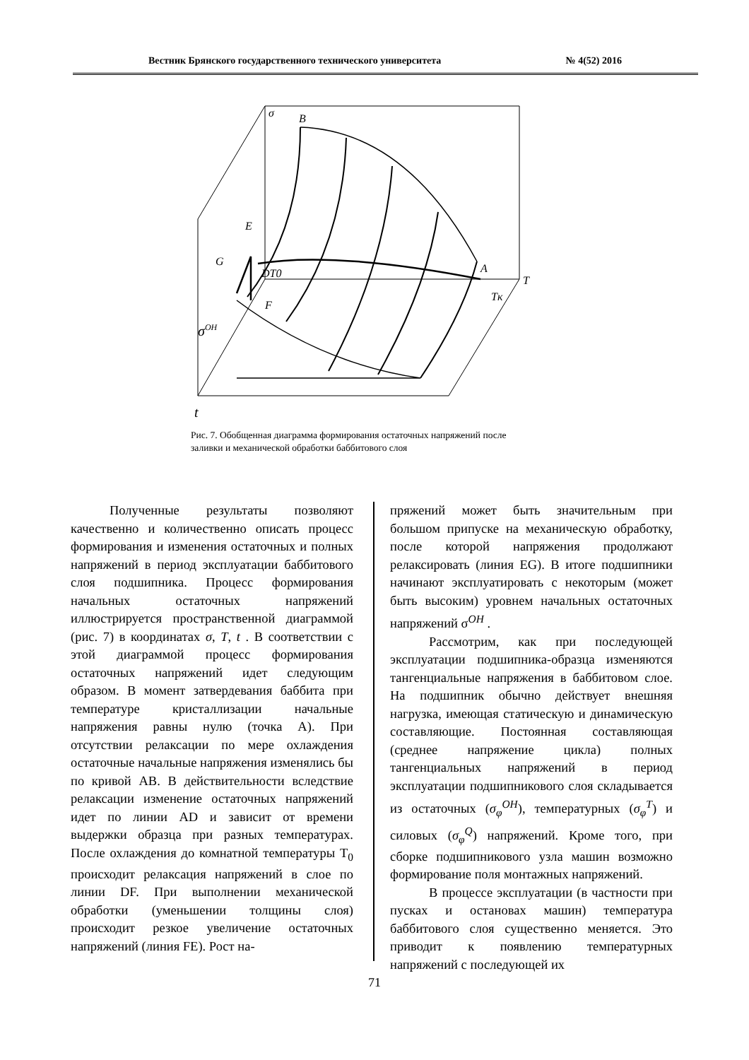Вестник Брянского государственного технического университета № 4(52) 2016
σ
B
E
G
DT0
F
A
T
Tк
σOH
t
Рис. 7. Обобщенная диаграмма формирования остаточных напряжений после заливки и механической обработки баббитового слоя
Полученные результаты позволяют качественно и количественно описать процесс формирования и изменения остаточных и полных напряжений в период эксплуатации баббитового слоя подшипника. Процесс формирования начальных остаточных напряжений иллюстрируется пространственной диаграммой (рис. 7) в координатах σ, T, t . В соответствии с этой диаграммой процесс формирования остаточных напряжений идет следующим образом. В момент затвердевания баббита при температуре кристаллизации начальные напряжения равны нулю (точка А). При отсутствии релаксации по мере охлаждения остаточные начальные напряжения изменялись бы по кривой АВ. В действительности вследствие релаксации изменение остаточных напряжений идет по линии AD и зависит от времени выдержки образца при разных температурах. После охлаждения до комнатной температуры T<sub>0</sub> происходит релаксация напряжений в слое по линии DF. При выполнении механической обработки (уменьшении толщины слоя) происходит резкое увеличение остаточных напряжений (линия FE). Рост на-
пряжений может быть значительным при большом припуске на механическую обработку, после которой напряжения продолжают релаксировать (линия EG). В итоге подшипники начинают эксплуатировать с некоторым (может быть высоким) уровнем начальных остаточных напряжений σ<sup>OH</sup> .
Рассмотрим, как при последующей эксплуатации подшипника-образца изменяются тангенциальные напряжения в баббитовом слое. На подшипник обычно действует внешняя нагрузка, имеющая статическую и динамическую составляющие. Постоянная составляющая (среднее напряжение цикла) полных тангенциальных напряжений в период эксплуатации подшипникового слоя складывается из остаточных (σ<sub>φ</sub><sup>OH</sup>), температурных (σ<sub>φ</sub><sup>T</sup>) и силовых (σ<sub>φ</sub><sup>Q</sup>) напряжений. Кроме того, при сборке подшипникового узла машин возможно формирование поля монтажных напряжений.
В процессе эксплуатации (в частности при пусках и остановах машин) температура баббитового слоя существенно меняется. Это приводит к появлению температурных напряжений с последующей их
71